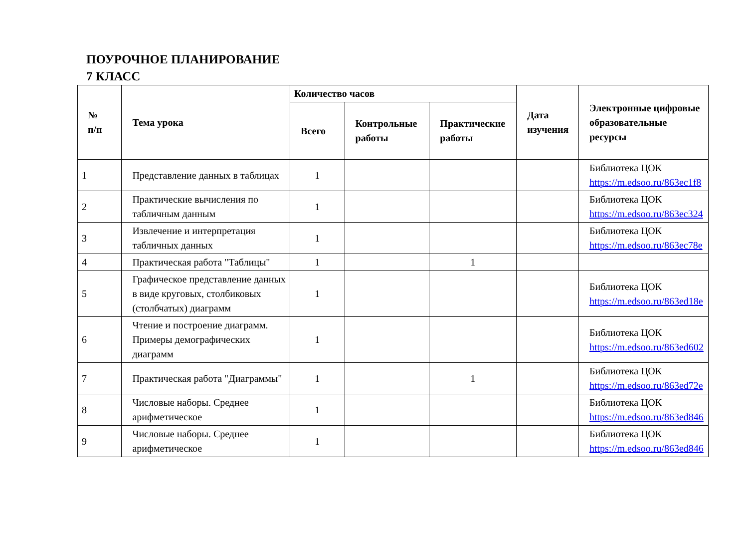ПОУРОЧНОЕ ПЛАНИРОВАНИЕ
7 КЛАСС
| № п/п | Тема урока | Количество часов | | | Дата изучения | Электронные цифровые образовательные ресурсы |
| --- | --- | --- | --- | --- | --- | --- |
| | | Всего | Контрольные работы | Практические работы | | |
| 1 | Представление данных в таблицах | 1 | | | | Библиотека ЦОК https://m.edsoo.ru/863ec1f8 |
| 2 | Практические вычисления по табличным данным | 1 | | | | Библиотека ЦОК https://m.edsoo.ru/863ec324 |
| 3 | Извлечение и интерпретация табличных данных | 1 | | | | Библиотека ЦОК https://m.edsoo.ru/863ec78e |
| 4 | Практическая работа "Таблицы" | 1 | | 1 | | |
| 5 | Графическое представление данных в виде круговых, столбиковых (столбчатых) диаграмм | 1 | | | | Библиотека ЦОК https://m.edsoo.ru/863ed18e |
| 6 | Чтение и построение диаграмм. Примеры демографических диаграмм | 1 | | | | Библиотека ЦОК https://m.edsoo.ru/863ed602 |
| 7 | Практическая работа "Диаграммы" | 1 | | 1 | | Библиотека ЦОК https://m.edsoo.ru/863ed72e |
| 8 | Числовые наборы. Среднее арифметическое | 1 | | | | Библиотека ЦОК https://m.edsoo.ru/863ed846 |
| 9 | Числовые наборы. Среднее арифметическое | 1 | | | | Библиотека ЦОК https://m.edsoo.ru/863ed846 |